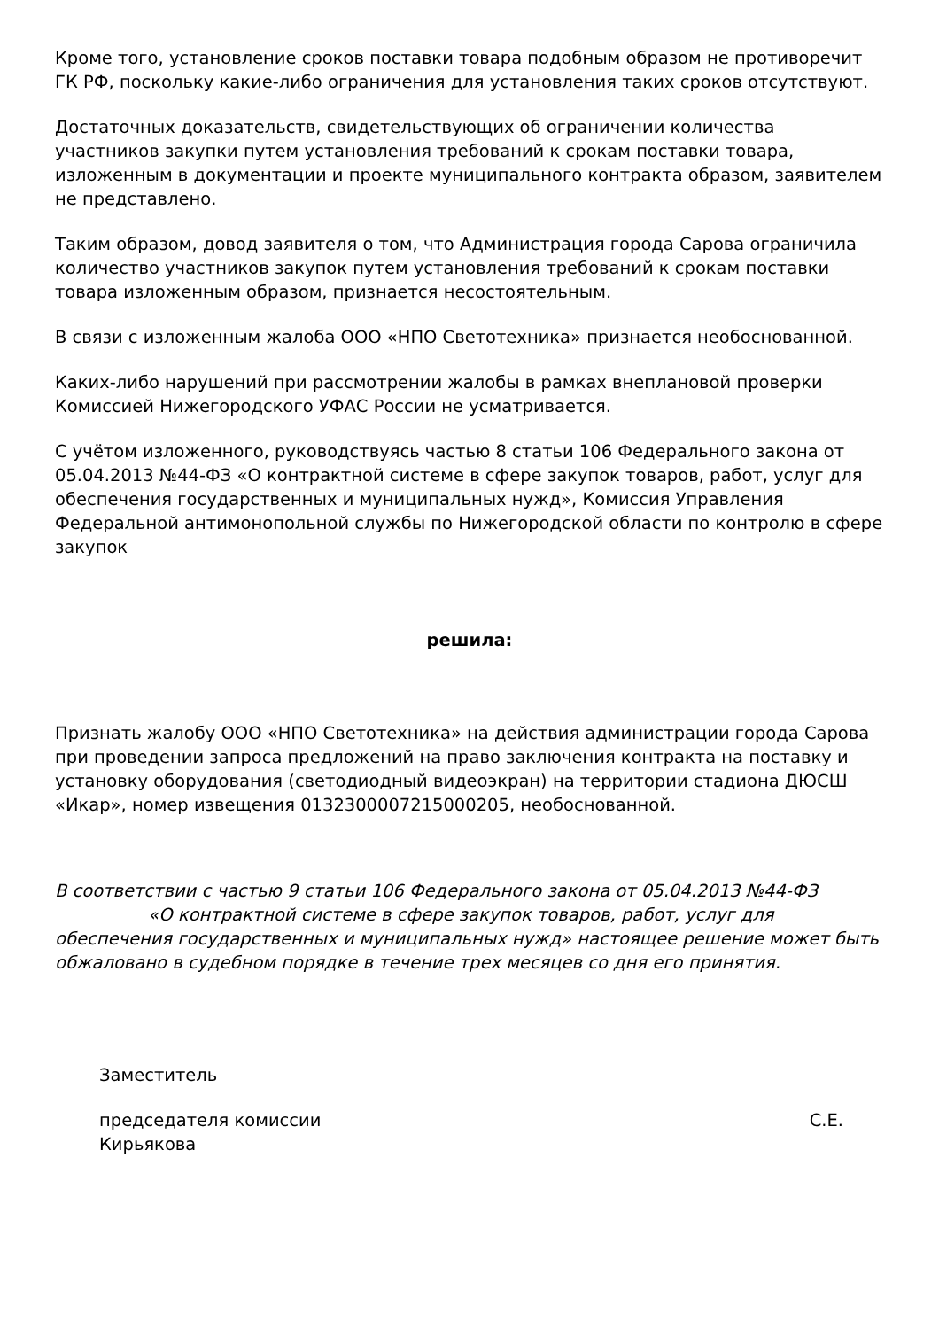Кроме того, установление сроков поставки товара подобным образом не противоречит ГК РФ, поскольку какие-либо ограничения для установления таких сроков отсутствуют.
Достаточных доказательств, свидетельствующих об ограничении количества участников закупки путем установления требований к срокам поставки товара, изложенным в документации и проекте муниципального контракта образом, заявителем не представлено.
Таким образом, довод заявителя о том, что Администрация города Сарова ограничила количество участников закупок путем установления требований к срокам поставки товара изложенным образом, признается несостоятельным.
В связи с изложенным жалоба ООО «НПО Светотехника» признается необоснованной.
Каких-либо нарушений при рассмотрении жалобы в рамках внеплановой проверки Комиссией Нижегородского УФАС России не усматривается.
С учётом изложенного, руководствуясь частью 8 статьи 106 Федерального закона от 05.04.2013 №44-ФЗ «О контрактной системе в сфере закупок товаров, работ, услуг для обеспечения государственных и муниципальных нужд», Комиссия Управления Федеральной антимонопольной службы по Нижегородской области по контролю в сфере закупок
решила:
Признать жалобу ООО «НПО Светотехника» на действия администрации города Сарова при проведении запроса предложений на право заключения контракта на поставку и установку оборудования (светодиодный видеоэкран) на территории стадиона ДЮСШ «Икар», номер извещения 0132300007215000205, необоснованной.
В соответствии с частью 9 статьи 106 Федерального закона от 05.04.2013 №44-ФЗ «О контрактной системе в сфере закупок товаров, работ, услуг для обеспечения государственных и муниципальных нужд» настоящее решение может быть обжаловано в судебном порядке в течение трех месяцев со дня его принятия.
Заместитель
председателя комиссии С.Е.
Кирьякова